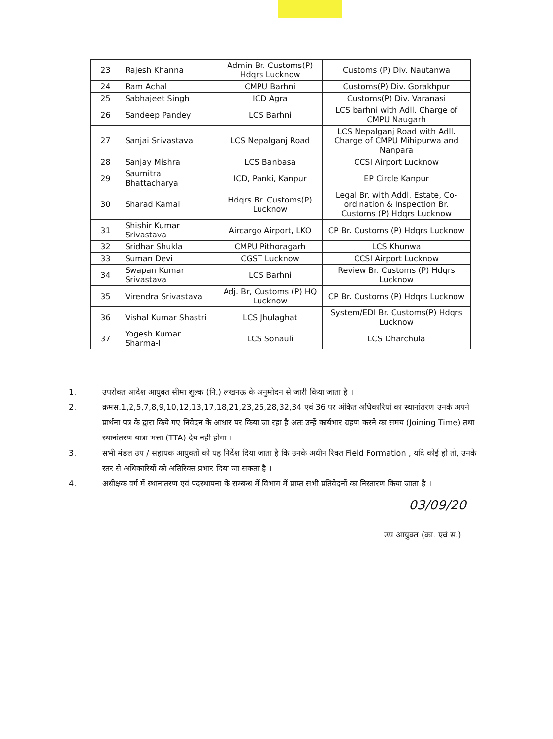| 23 | Rajesh Khanna | Admin Br. Customs(P) Hdqrs Lucknow | Customs (P) Div. Nautanwa |
| 24 | Ram Achal | CMPU Barhni | Customs(P) Div. Gorakhpur |
| 25 | Sabhajeet Singh | ICD Agra | Customs(P) Div. Varanasi |
| 26 | Sandeep Pandey | LCS Barhni | LCS barhni with Adll. Charge of CMPU Naugarh |
| 27 | Sanjai Srivastava | LCS Nepalganj Road | LCS Nepalganj Road with Adll. Charge of CMPU Mihipurwa and Nanpara |
| 28 | Sanjay Mishra | LCS Banbasa | CCSI Airport Lucknow |
| 29 | Saumitra Bhattacharya | ICD, Panki, Kanpur | EP Circle Kanpur |
| 30 | Sharad Kamal | Hdqrs Br. Customs(P) Lucknow | Legal Br. with Addl. Estate, Co-ordination & Inspection Br. Customs (P) Hdqrs Lucknow |
| 31 | Shishir Kumar Srivastava | Aircargo Airport, LKO | CP Br. Customs (P) Hdqrs Lucknow |
| 32 | Sridhar Shukla | CMPU Pithoragarh | LCS Khunwa |
| 33 | Suman Devi | CGST Lucknow | CCSI Airport Lucknow |
| 34 | Swapan Kumar Srivastava | LCS Barhni | Review Br. Customs (P) Hdqrs Lucknow |
| 35 | Virendra Srivastava | Adj. Br, Customs (P) HQ Lucknow | CP Br. Customs (P) Hdqrs Lucknow |
| 36 | Vishal Kumar Shastri | LCS Jhulaghat | System/EDI Br. Customs(P) Hdqrs Lucknow |
| 37 | Yogesh Kumar Sharma-I | LCS Sonauli | LCS Dharchula |
1. उपरोक्त आदेश आयुक्त सीमा शुल्क (नि.) लखनऊ के अनुमोदन से जारी किया जाता है ।
2. क्रमस.1,2,5,7,8,9,10,12,13,17,18,21,23,25,28,32,34 एवं 36 पर अंकित अधिकारियों का स्थानांतरण उनके अपने प्रार्थना पत्र के द्वारा किये गए निवेदन के आधार पर किया जा रहा है अतः उन्हें कार्यभार ग्रहण करने का समय (Joining Time) तथा स्थानांतरण यात्रा भत्ता (TTA) देय नही होगा ।
3. सभी मंडल उप / सहायक आयुक्तों को यह निर्देश दिया जाता है कि उनके अधीन रिक्त Field Formation , यदि कोई हो तो, उनके स्तर से अधिकारियों को अतिरिक्त प्रभार दिया जा सकता है ।
4. अधीक्षक वर्ग में स्थानांतरण एवं पदस्थापना के सम्बन्ध में विभाग में प्राप्त सभी प्रतिवेदनों का निस्तारण किया जाता है ।
03/09/20
उप आयुक्त (का. एवं स.)